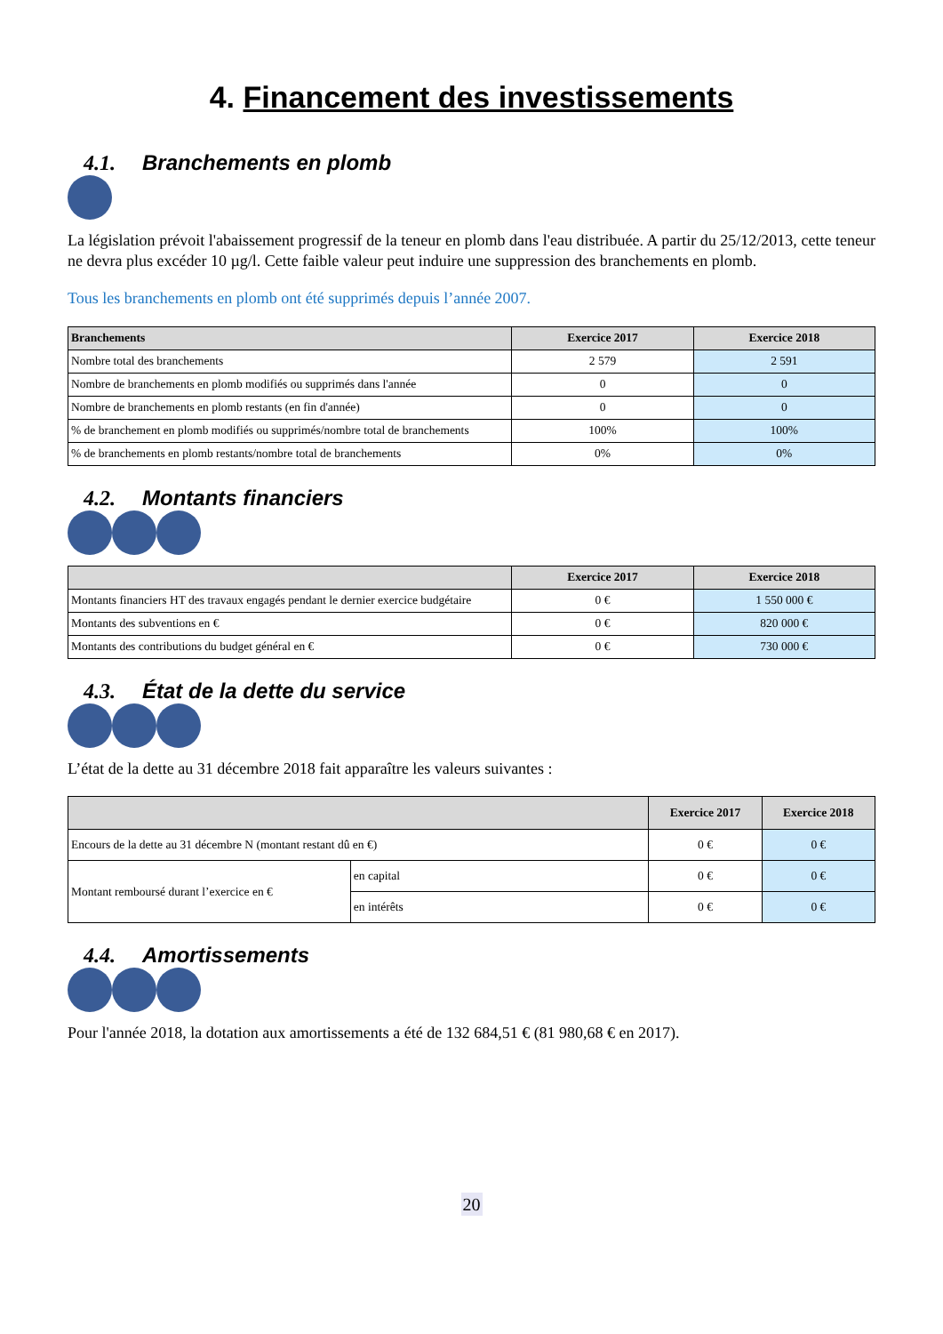4. Financement des investissements
4.1. Branchements en plomb
La législation prévoit l'abaissement progressif de la teneur en plomb dans l'eau distribuée. A partir du 25/12/2013, cette teneur ne devra plus excéder 10 µg/l. Cette faible valeur peut induire une suppression des branchements en plomb.
Tous les branchements en plomb ont été supprimés depuis l’année 2007.
| Branchements | Exercice 2017 | Exercice 2018 |
| --- | --- | --- |
| Nombre total des branchements | 2 579 | 2 591 |
| Nombre de branchements en plomb modifiés ou supprimés dans l'année | 0 | 0 |
| Nombre de branchements en plomb restants (en fin d'année) | 0 | 0 |
| % de branchement en plomb modifiés ou supprimés/nombre total de branchements | 100% | 100% |
| % de branchements en plomb restants/nombre total de branchements | 0% | 0% |
4.2. Montants financiers
| | Exercice 2017 | Exercice 2018 |
| --- | --- | --- |
| Montants financiers HT des travaux engagés pendant le dernier exercice budgétaire | 0 € | 1 550 000 € |
| Montants des subventions en € | 0 € | 820 000 € |
| Montants des contributions du budget général en € | 0 € | 730 000 € |
4.3. État de la dette du service
L’état de la dette au 31 décembre 2018 fait apparaître les valeurs suivantes :
| | | Exercice 2017 | Exercice 2018 |
| --- | --- | --- | --- |
| Encours de la dette au 31 décembre N (montant restant dû en €) | | 0 € | 0 € |
| Montant remboursé durant l’exercice en € | en capital | 0 € | 0 € |
| | en intérêts | 0 € | 0 € |
4.4. Amortissements
Pour l'année 2018, la dotation aux amortissements a été de 132 684,51 € (81 980,68 € en 2017).
20